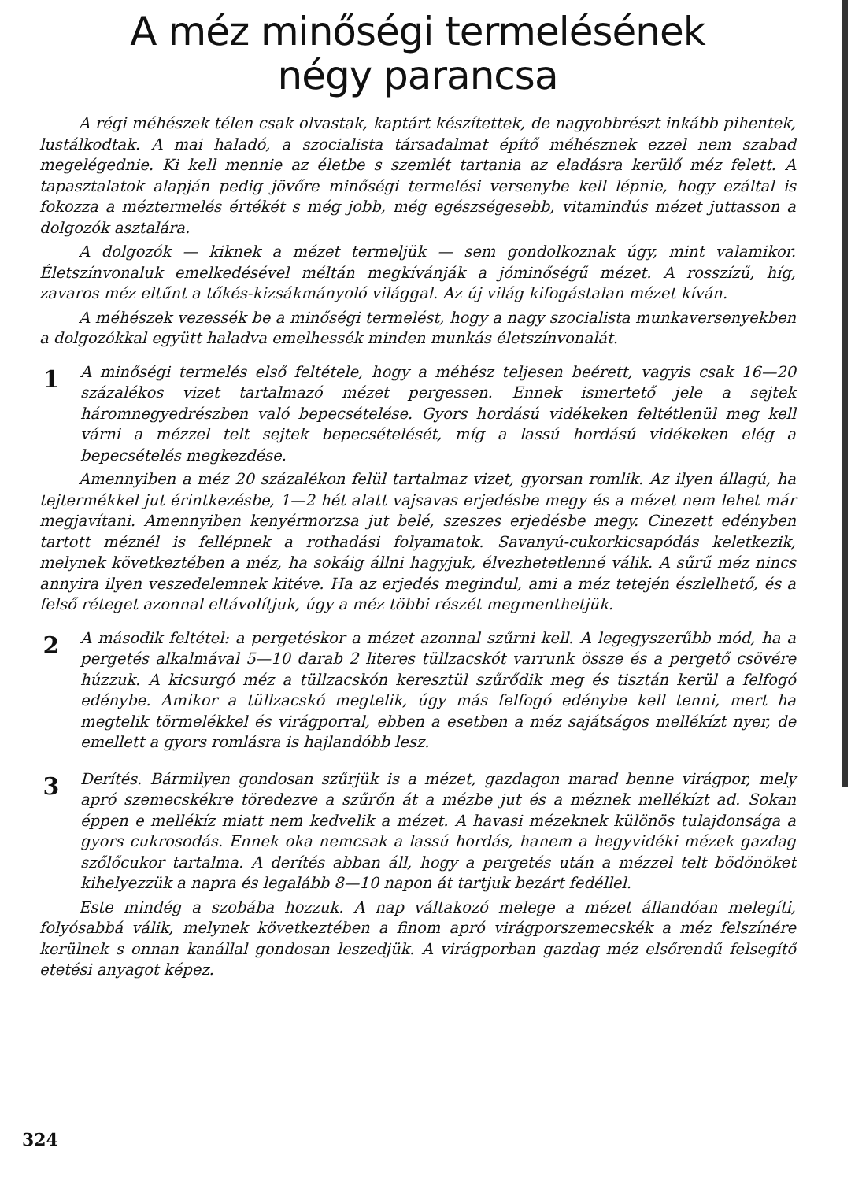A méz minőségi termelésének
négy parancsa
A régi méhészek télen csak olvastak, kaptárt készítettek, de nagyobbrészt inkább pihentek, lustálkodtak. A mai haladó, a szocialista társadalmat építő méhésznek ezzel nem szabad megelégednie. Ki kell mennie az életbe s szemlét tartania az eladásra kerülő méz felett. A tapasztalatok alapján pedig jövőre minőségi termelési versenybe kell lépnie, hogy ezáltal is fokozza a méztermelés értékét s még jobb, még egészségesebb, vitamindús mézet juttasson a dolgozók asztalára.
A dolgozók — kiknek a mézet termeljük — sem gondolkoznak úgy, mint valamikor. Életszínvonaluk emelkedésével méltán megkívánják a jóminőségű mézet. A rosszízű, híg, zavaros méz eltűnt a tőkés-kizsákmányoló világgal. Az új világ kifogástalan mézet kíván.
A méhészek vezessék be a minőségi termelést, hogy a nagy szocialista munkaversenyekben a dolgozókkal együtt haladva emelhessék minden munkás életszínvonalát.
1
A minőségi termelés első feltétele, hogy a méhész teljesen beérett, vagyis csak 16—20 százalékos vizet tartalmazó mézet pergessen. Ennek ismertető jele a sejtek háromnegyedrészben való bepecsételése. Gyors hordású vidékeken feltétlenül meg kell várni a mézzel telt sejtek bepecsételését, míg a lassú hordású vidékeken elég a bepecsételés megkezdése.
Amennyiben a méz 20 százalékon felül tartalmaz vizet, gyorsan romlik. Az ilyen állagú, ha tejtermékkel jut érintkezésbe, 1—2 hét alatt vajsavas erjedésbe megy és a mézet nem lehet már megjavítani. Amennyiben kenyérmorzsa jut belé, szeszes erjedésbe megy. Cinezett edényben tartott méznél is fellépnek a rothadási folyamatok. Savanyú-cukorkicsapódás keletkezik, melynek következtében a méz, ha sokáig állni hagyjuk, élvezhetetlenné válik. A sűrű méz nincs annyira ilyen veszedelemnek kitéve. Ha az erjedés megindul, ami a méz tetején észlelhető, és a felső réteget azonnal eltávolítjuk, úgy a méz többi részét megmenthetjük.
2
A második feltétel: a pergetéskor a mézet azonnal szűrni kell. A legegyszerűbb mód, ha a pergetés alkalmával 5—10 darab 2 literes tüllzacskót varrunk össze és a pergető csövére húzzuk. A kicsurgó méz a tüllzacskón keresztül szűrődik meg és tisztán kerül a felfogó edénybe. Amikor a tüllzacskó megtelik, úgy más felfogó edénybe kell tenni, mert ha megtelik törmelékkel és virágporral, ebben a esetben a méz sajátságos mellékízt nyer, de emellett a gyors romlásra is hajlandóbb lesz.
3
Derítés. Bármilyen gondosan szűrjük is a mézet, gazdagon marad benne virágpor, mely apró szemecskékre töredezve a szűrőn át a mézbe jut és a méznek mellékízt ad. Sokan éppen e mellékíz miatt nem kedvelik a mézet. A havasi mézeknek különös tulajdonsága a gyors cukrosodás. Ennek oka nemcsak a lassú hordás, hanem a hegyvidéki mézek gazdag szőlőcukor tartalma. A derítés abban áll, hogy a pergetés után a mézzel telt bödönöket kihelyezzük a napra és legalább 8—10 napon át tartjuk bezárt fedéllel.
Este mindég a szobába hozzuk. A nap váltakozó melege a mézet állandóan melegíti, folyósabbá válik, melynek következtében a finom apró virágporszemecskék a méz felszínére kerülnek s onnan kanállal gondosan leszedjük. A virágporban gazdag méz elsőrendű felsegítő etetési anyagot képez.
324